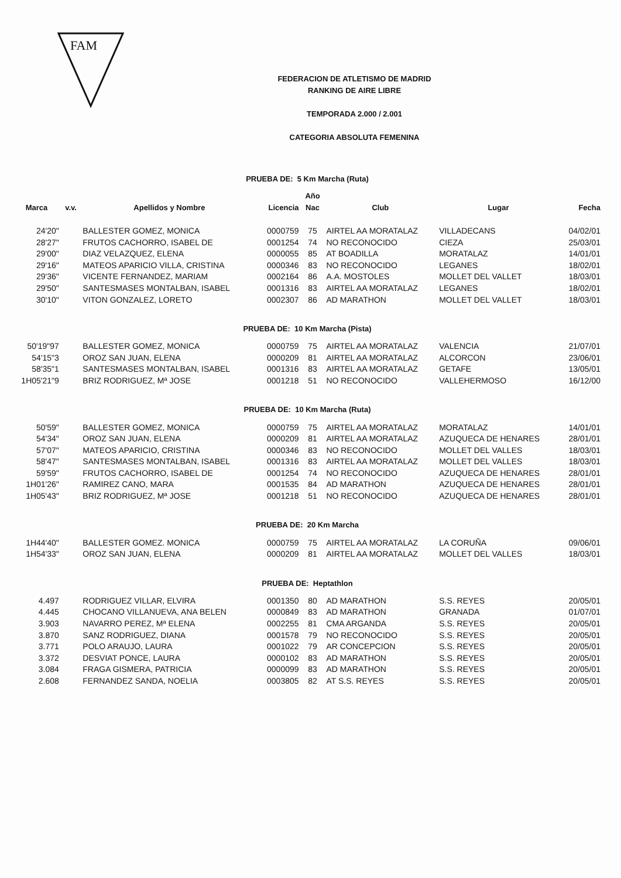FAM
FEDERACION DE ATLETISMO DE MADRID
RANKING DE AIRE LIBRE
TEMPORADA 2.000 / 2.001
CATEGORIA ABSOLUTA FEMENINA
| PRUEBA DE: 5 Km Marcha (Ruta) | | | | | | | |
| | | | | Año | | | |
| Marca | v.v. | Apellidos y Nombre | Licencia | Nac | Club | Lugar | Fecha |
| 24'20" | | BALLESTER GOMEZ, MONICA | 0000759 | 75 | AIRTEL AA MORATALAZ | VILLADECANS | 04/02/01 |
| 28'27" | | FRUTOS CACHORRO, ISABEL DE | 0001254 | 74 | NO RECONOCIDO | CIEZA | 25/03/01 |
| 29'00" | | DIAZ VELAZQUEZ, ELENA | 0000055 | 85 | AT BOADILLA | MORATALAZ | 14/01/01 |
| 29'16" | | MATEOS APARICIO VILLA, CRISTINA | 0000346 | 83 | NO RECONOCIDO | LEGANES | 18/02/01 |
| 29'36" | | VICENTE FERNANDEZ, MARIAM | 0002164 | 86 | A.A. MOSTOLES | MOLLET DEL VALLET | 18/03/01 |
| 29'50" | | SANTESMASES MONTALBAN, ISABEL | 0001316 | 83 | AIRTEL AA MORATALAZ | LEGANES | 18/02/01 |
| 30'10" | | VITON GONZALEZ, LORETO | 0002307 | 86 | AD MARATHON | MOLLET DEL VALLET | 18/03/01 |
| PRUEBA DE: 10 Km Marcha (Pista) | | | | | | | |
| 50'19"97 | | BALLESTER GOMEZ, MONICA | 0000759 | 75 | AIRTEL AA MORATALAZ | VALENCIA | 21/07/01 |
| 54'15"3 | | OROZ SAN JUAN, ELENA | 0000209 | 81 | AIRTEL AA MORATALAZ | ALCORCON | 23/06/01 |
| 58'35"1 | | SANTESMASES MONTALBAN, ISABEL | 0001316 | 83 | AIRTEL AA MORATALAZ | GETAFE | 13/05/01 |
| 1H05'21"9 | | BRIZ RODRIGUEZ, Mª JOSE | 0001218 | 51 | NO RECONOCIDO | VALLEHERMOSO | 16/12/00 |
| PRUEBA DE: 10 Km Marcha (Ruta) | | | | | | | |
| 50'59" | | BALLESTER GOMEZ, MONICA | 0000759 | 75 | AIRTEL AA MORATALAZ | MORATALAZ | 14/01/01 |
| 54'34" | | OROZ SAN JUAN, ELENA | 0000209 | 81 | AIRTEL AA MORATALAZ | AZUQUECA DE HENARES | 28/01/01 |
| 57'07" | | MATEOS APARICIO, CRISTINA | 0000346 | 83 | NO RECONOCIDO | MOLLET DEL VALLES | 18/03/01 |
| 58'47" | | SANTESMASES MONTALBAN, ISABEL | 0001316 | 83 | AIRTEL AA MORATALAZ | MOLLET DEL VALLES | 18/03/01 |
| 59'59" | | FRUTOS CACHORRO, ISABEL DE | 0001254 | 74 | NO RECONOCIDO | AZUQUECA DE HENARES | 28/01/01 |
| 1H01'26" | | RAMIREZ CANO, MARA | 0001535 | 84 | AD MARATHON | AZUQUECA DE HENARES | 28/01/01 |
| 1H05'43" | | BRIZ RODRIGUEZ, Mª JOSE | 0001218 | 51 | NO RECONOCIDO | AZUQUECA DE HENARES | 28/01/01 |
| PRUEBA DE: 20 Km Marcha | | | | | | | |
| 1H44'40" | | BALLESTER GOMEZ. MONICA | 0000759 | 75 | AIRTEL AA MORATALAZ | LA CORUÑA | 09/06/01 |
| 1H54'33" | | OROZ SAN JUAN, ELENA | 0000209 | 81 | AIRTEL AA MORATALAZ | MOLLET DEL VALLES | 18/03/01 |
| PRUEBA DE: Heptathlon | | | | | | | |
| 4.497 | | RODRIGUEZ VILLAR, ELVIRA | 0001350 | 80 | AD MARATHON | S.S. REYES | 20/05/01 |
| 4.445 | | CHOCANO VILLANUEVA, ANA BELEN | 0000849 | 83 | AD MARATHON | GRANADA | 01/07/01 |
| 3.903 | | NAVARRO PEREZ, Mª ELENA | 0002255 | 81 | CMA ARGANDA | S.S. REYES | 20/05/01 |
| 3.870 | | SANZ RODRIGUEZ, DIANA | 0001578 | 79 | NO RECONOCIDO | S.S. REYES | 20/05/01 |
| 3.771 | | POLO ARAUJO, LAURA | 0001022 | 79 | AR CONCEPCION | S.S. REYES | 20/05/01 |
| 3.372 | | DESVIAT PONCE, LAURA | 0000102 | 83 | AD MARATHON | S.S. REYES | 20/05/01 |
| 3.084 | | FRAGA GISMERA, PATRICIA | 0000099 | 83 | AD MARATHON | S.S. REYES | 20/05/01 |
| 2.608 | | FERNANDEZ SANDA, NOELIA | 0003805 | 82 | AT S.S. REYES | S.S. REYES | 20/05/01 |